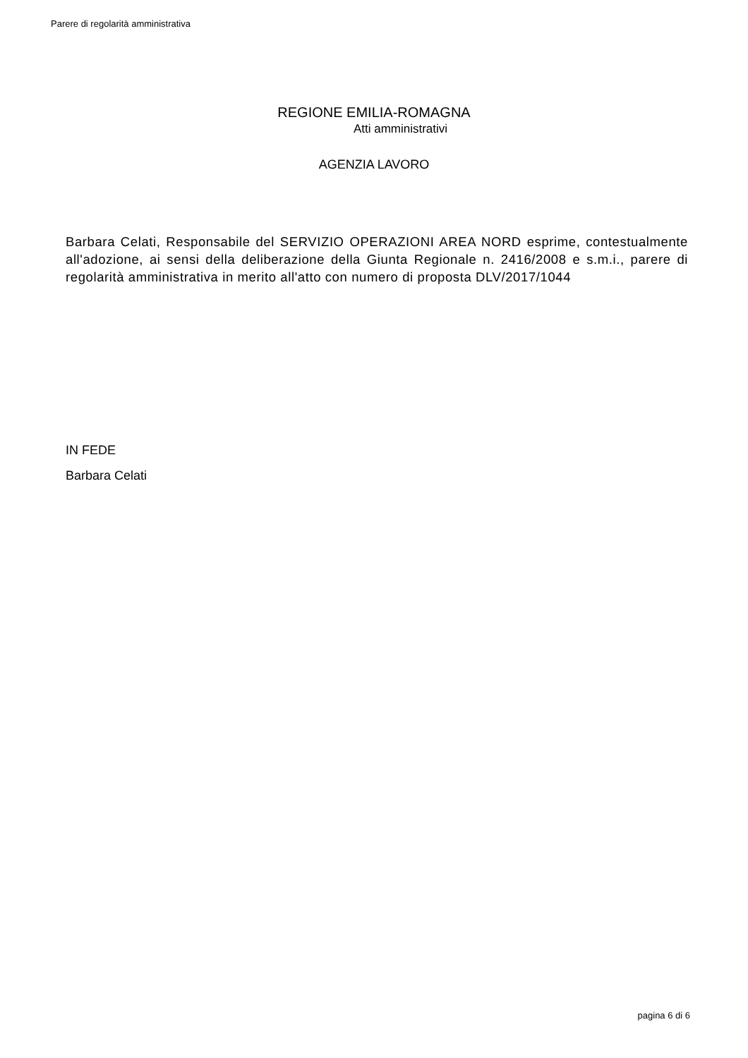Parere di regolarità amministrativa
REGIONE EMILIA-ROMAGNA
Atti amministrativi
AGENZIA LAVORO
Barbara Celati, Responsabile del SERVIZIO OPERAZIONI AREA NORD esprime, contestualmente all'adozione, ai sensi della deliberazione della Giunta Regionale n. 2416/2008 e s.m.i., parere di regolarità amministrativa in merito all'atto con numero di proposta DLV/2017/1044
IN FEDE
Barbara Celati
pagina 6 di 6